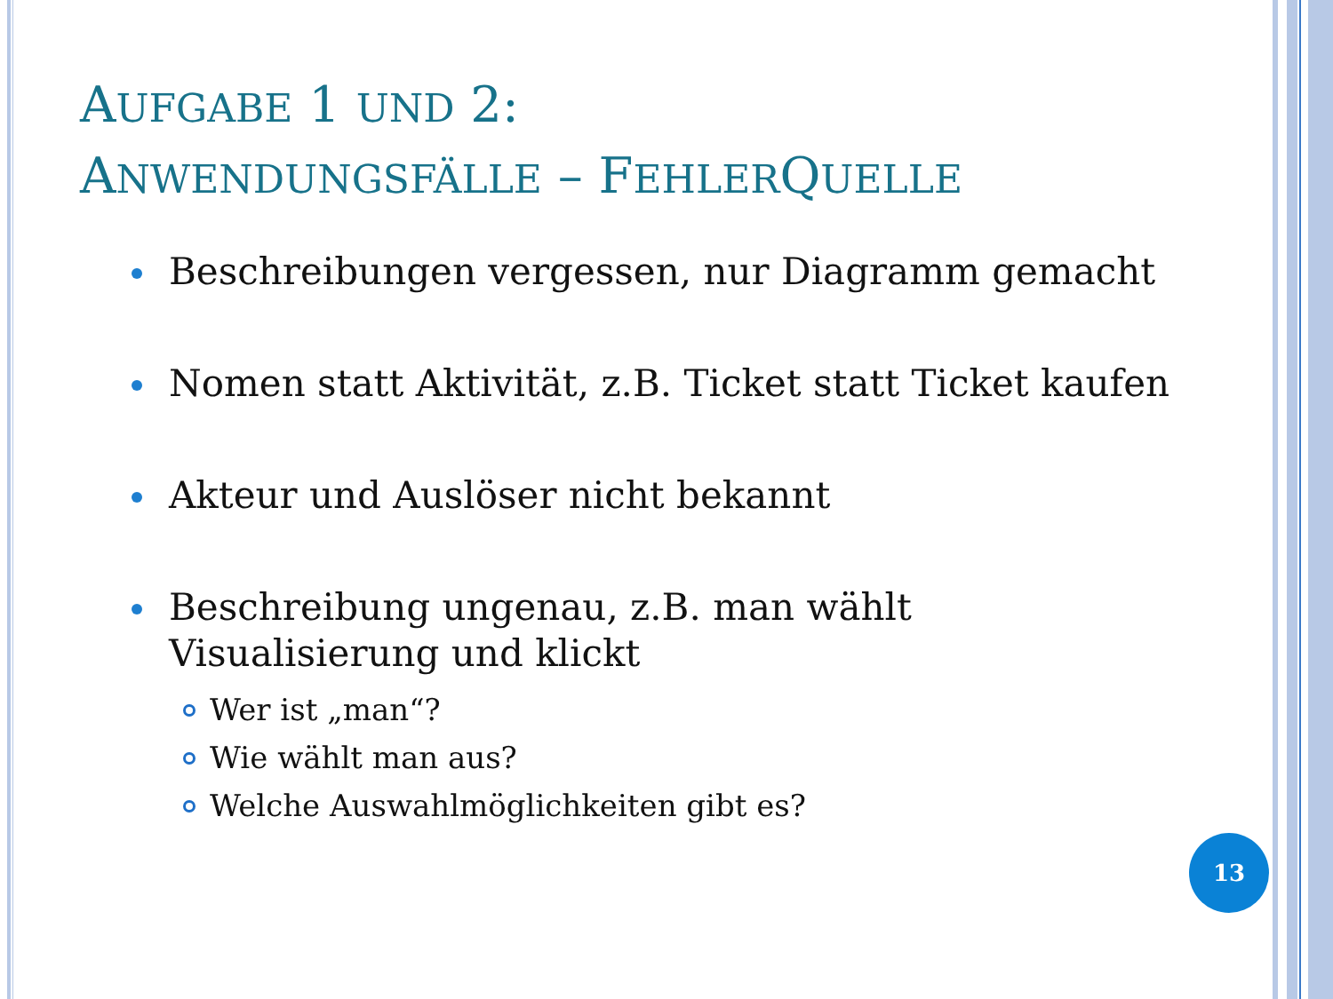AUFGABE 1 UND 2:
ANWENDUNGSFÄLLE – FEHLERQUELLE
Beschreibungen vergessen, nur Diagramm gemacht
Nomen statt Aktivität, z.B. Ticket statt Ticket kaufen
Akteur und Auslöser nicht bekannt
Beschreibung ungenau, z.B. man wählt
Visualisierung und klickt
Wer ist „man“?
Wie wählt man aus?
Welche Auswahlmöglichkeiten gibt es?
13